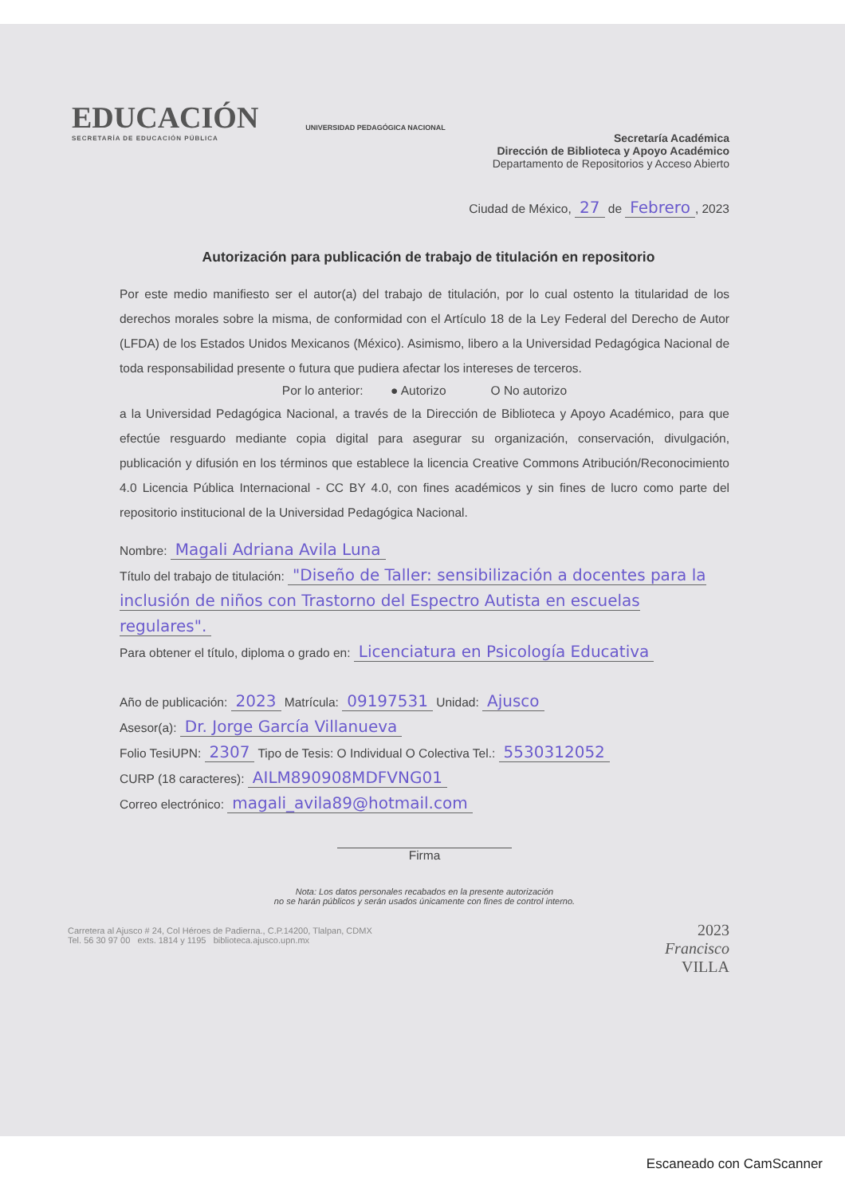EDUCACIÓN
SECRETARÍA DE EDUCACIÓN PÚBLICA
UNIVERSIDAD PEDAGÓGICA NACIONAL
Secretaría Académica
Dirección de Biblioteca y Apoyo Académico
Departamento de Repositorios y Acceso Abierto
Ciudad de México, 27 de Febrero, 2023
Autorización para publicación de trabajo de titulación en repositorio
Por este medio manifiesto ser el autor(a) del trabajo de titulación, por lo cual ostento la titularidad de los derechos morales sobre la misma, de conformidad con el Artículo 18 de la Ley Federal del Derecho de Autor (LFDA) de los Estados Unidos Mexicanos (México). Asimismo, libero a la Universidad Pedagógica Nacional de toda responsabilidad presente o futura que pudiera afectar los intereses de terceros.
Por lo anterior: ● Autorizo O No autorizo
a la Universidad Pedagógica Nacional, a través de la Dirección de Biblioteca y Apoyo Académico, para que efectúe resguardo mediante copia digital para asegurar su organización, conservación, divulgación, publicación y difusión en los términos que establece la licencia Creative Commons Atribución/Reconocimiento 4.0 Licencia Pública Internacional - CC BY 4.0, con fines académicos y sin fines de lucro como parte del repositorio institucional de la Universidad Pedagógica Nacional.
Nombre: Magali Adriana Avila Luna
Título del trabajo de titulación: "Diseño de Taller: sensibilización a docentes para la inclusión de niños con Trastorno del Espectro Autista en escuelas regulares".
Para obtener el título, diploma o grado en: Licenciatura en Psicología Educativa
Año de publicación: 2023 Matrícula: 09197531 Unidad: Ajusco
Asesor(a): Dr. Jorge García Villanueva
Folio TesiUPN: 2307 Tipo de Tesis: O Individual O Colectiva Tel.: 5530312052
CURP (18 caracteres): AILM890908MDFVNG01
Correo electrónico: magali_avila89@hotmail.com
Firma
Nota: Los datos personales recabados en la presente autorización
no se harán públicos y serán usados únicamente con fines de control interno.
Carretera al Ajusco # 24, Col Héroes de Padierna., C.P.14200, Tlalpan, CDMX
Tel. 56 30 97 00 exts. 1814 y 1195 biblioteca.ajusco.upn.mx
2023
Francisco
VILLA
Escaneado con CamScanner